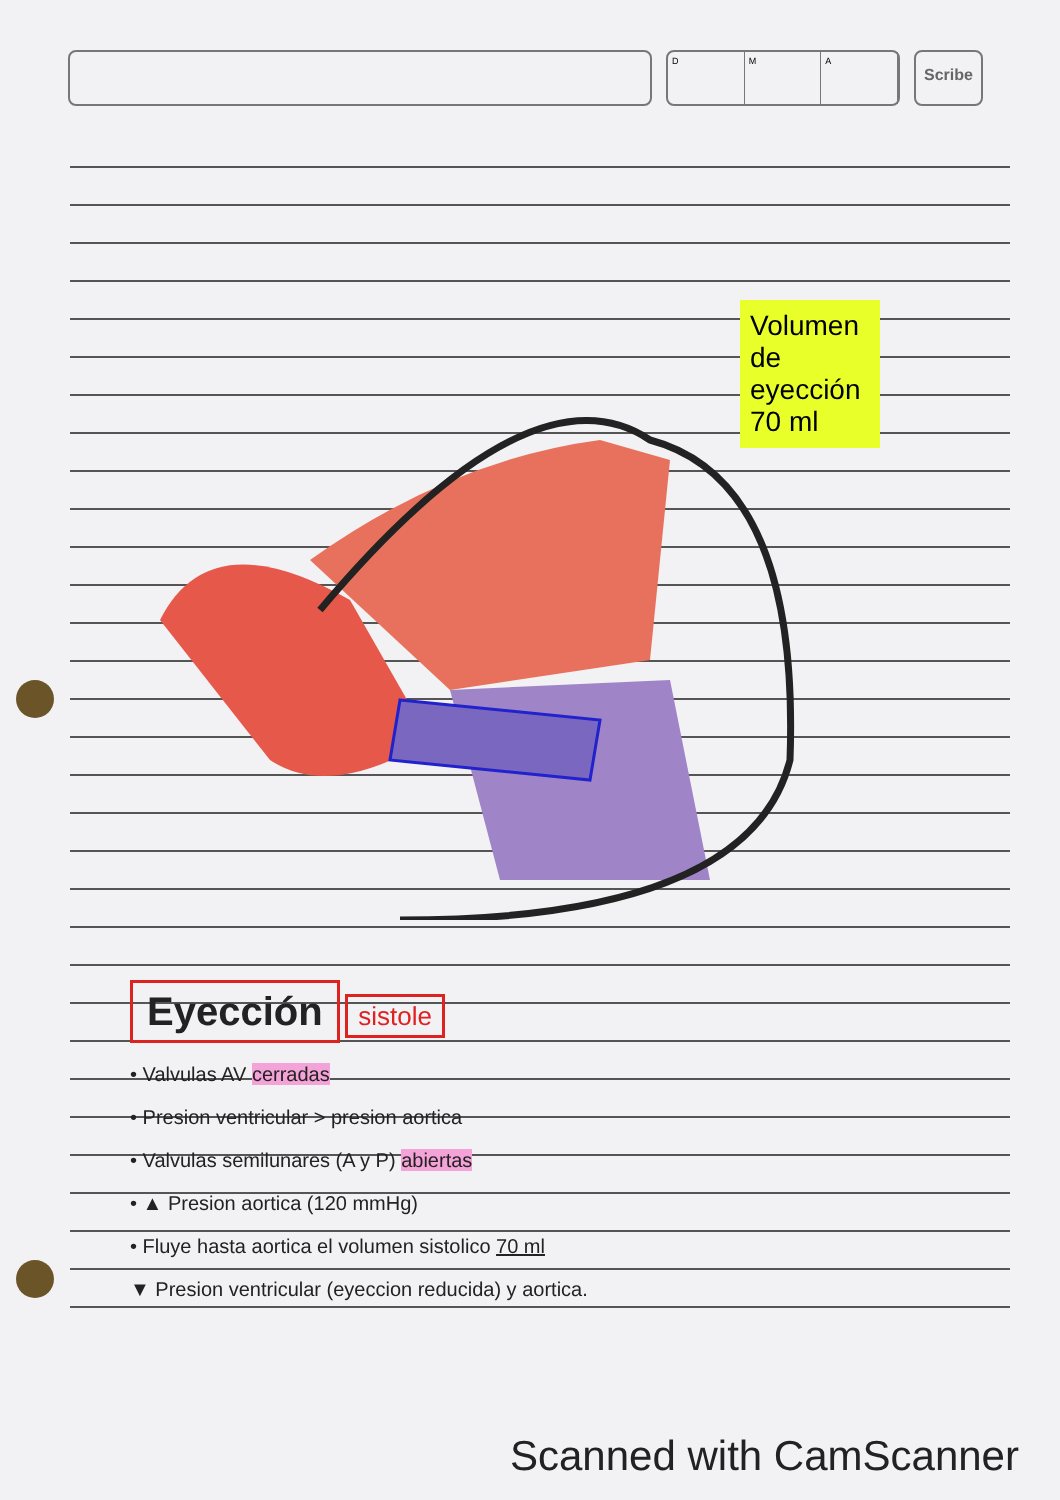D M A
Scribe
Volumen de eyección 70 ml
Eyección
sistole
• Valvulas AV cerradas
• Presion ventricular > presion aortica
• Valvulas semilunares (A y P) abiertas
• ▲ Presion aortica (120 mmHg)
• Fluye hasta aortica el volumen sistolico 70 ml
▼ Presion ventricular (eyeccion reducida) y aortica.
Scanned with CamScanner